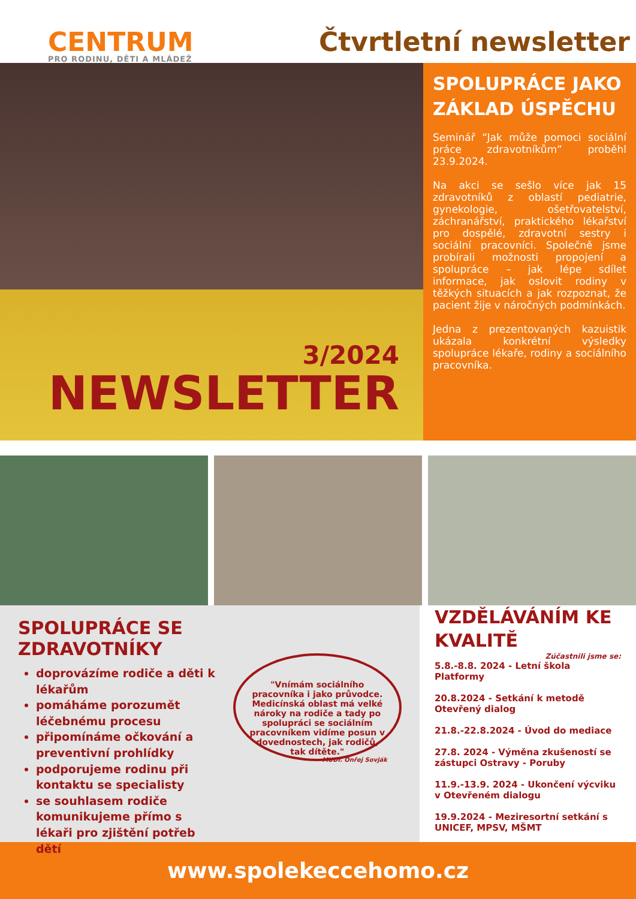CENTRUM
PRO RODINU, DĚTI A MLÁDEŽ
Čtvrtletní newsletter
3/2024
NEWSLETTER
SPOLUPRÁCE JAKO ZÁKLAD ÚSPĚCHU
Seminář “Jak může pomoci sociální práce zdravotníkům” proběhl 23.9.2024.
Na akci se sešlo více jak 15 zdravotníků z oblastí pediatrie, gynekologie, ošetřovatelství, záchranářství, praktického lékařství pro dospělé, zdravotní sestry i sociální pracovníci. Společně jsme probírali možnosti propojení a spolupráce – jak lépe sdílet informace, jak oslovit rodiny v těžkých situacích a jak rozpoznat, že pacient žije v náročných podmínkách.
Jedna z prezentovaných kazuistik ukázala konkrétní výsledky spolupráce lékaře, rodiny a sociálního pracovníka.
SPOLUPRÁCE SE ZDRAVOTNÍKY
doprovázíme rodiče a děti k lékařům
pomáháme porozumět léčebnému procesu
připomínáme očkování a preventivní prohlídky
podporujeme rodinu při kontaktu se specialisty
se souhlasem rodiče komunikujeme přímo s lékaři pro zjištění potřeb dětí
"Vnímám sociálního pracovníka i jako průvodce. Medicínská oblast má velké nároky na rodiče a tady po spolupráci se sociálním pracovníkem vidíme posun v dovednostech, jak rodičů, tak dítěte."
MUDr. Onřej Sovják
VZDĚLÁVÁNÍM KE KVALITĚ
Zúčastnili jsme se:
5.8.-8.8. 2024 - Letní škola Platformy
20.8.2024 - Setkání k metodě Otevřený dialog
21.8.-22.8.2024 - Úvod do mediace
27.8. 2024 - Výměna zkušeností se zástupci Ostravy - Poruby
11.9.-13.9. 2024 - Ukončení výcviku v Otevřeném dialogu
19.9.2024 - Meziresortní setkání s UNICEF, MPSV, MŠMT
www.spolekeccehomo.cz